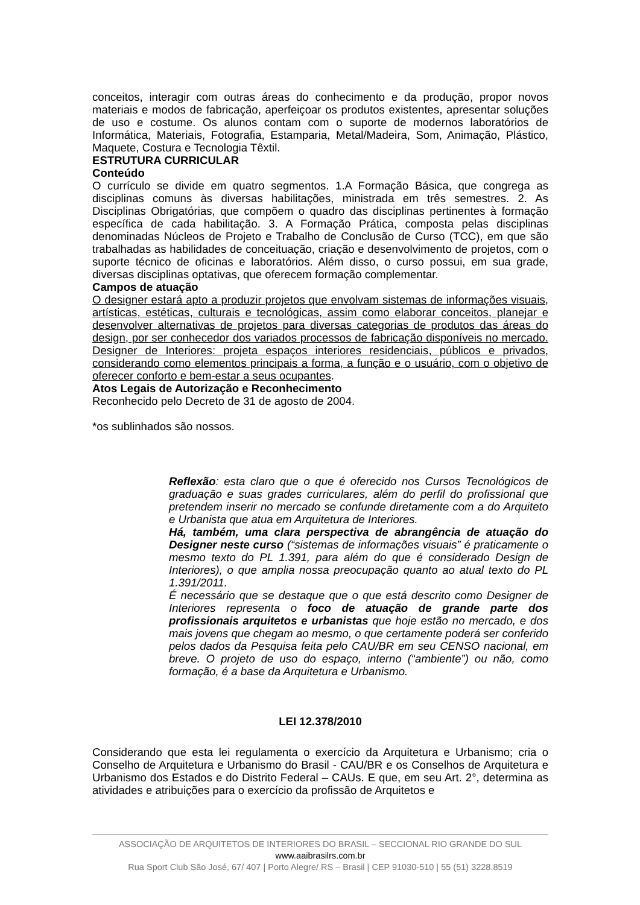conceitos, interagir com outras áreas do conhecimento e da produção, propor novos materiais e modos de fabricação, aperfeiçoar os produtos existentes, apresentar soluções de uso e costume. Os alunos contam com o suporte de modernos laboratórios de Informática, Materiais, Fotografia, Estamparia, Metal/Madeira, Som, Animação, Plástico, Maquete, Costura e Tecnologia Têxtil.
ESTRUTURA CURRICULAR
Conteúdo
O currículo se divide em quatro segmentos. 1.A Formação Básica, que congrega as disciplinas comuns às diversas habilitações, ministrada em três semestres. 2. As Disciplinas Obrigatórias, que compõem o quadro das disciplinas pertinentes à formação específica de cada habilitação. 3. A Formação Prática, composta pelas disciplinas denominadas Núcleos de Projeto e Trabalho de Conclusão de Curso (TCC), em que são trabalhadas as habilidades de conceituação, criação e desenvolvimento de projetos, com o suporte técnico de oficinas e laboratórios. Além disso, o curso possui, em sua grade, diversas disciplinas optativas, que oferecem formação complementar.
Campos de atuação
O designer estará apto a produzir projetos que envolvam sistemas de informações visuais, artísticas, estéticas, culturais e tecnológicas, assim como elaborar conceitos, planejar e desenvolver alternativas de projetos para diversas categorias de produtos das áreas do design, por ser conhecedor dos variados processos de fabricação disponíveis no mercado. Designer de Interiores: projeta espaços interiores residenciais, públicos e privados, considerando como elementos principais a forma, a função e o usuário, com o objetivo de oferecer conforto e bem-estar a seus ocupantes.
Atos Legais de Autorização e Reconhecimento
Reconhecido pelo Decreto de 31 de agosto de 2004.
*os sublinhados são nossos.
Reflexão: esta claro que o que é oferecido nos Cursos Tecnológicos de graduação e suas grades curriculares, além do perfil do profissional que pretendem inserir no mercado se confunde diretamente com a do Arquiteto e Urbanista que atua em Arquitetura de Interiores.
Há, também, uma clara perspectiva de abrangência de atuação do Designer neste curso (“sistemas de informações visuais” é praticamente o mesmo texto do PL 1.391, para além do que é considerado Design de Interiores), o que amplia nossa preocupação quanto ao atual texto do PL 1.391/2011.
É necessário que se destaque que o que está descrito como Designer de Interiores representa o foco de atuação de grande parte dos profissionais arquitetos e urbanistas que hoje estão no mercado, e dos mais jovens que chegam ao mesmo, o que certamente poderá ser conferido pelos dados da Pesquisa feita pelo CAU/BR em seu CENSO nacional, em breve. O projeto de uso do espaço, interno (“ambiente”) ou não, como formação, é a base da Arquitetura e Urbanismo.
LEI 12.378/2010
Considerando que esta lei regulamenta o exercício da Arquitetura e Urbanismo; cria o Conselho de Arquitetura e Urbanismo do Brasil - CAU/BR e os Conselhos de Arquitetura e Urbanismo dos Estados e do Distrito Federal – CAUs. E que, em seu Art. 2°, determina as atividades e atribuições para o exercício da profissão de Arquitetos e
ASSOCIAÇÃO DE ARQUITETOS DE INTERIORES DO BRASIL – SECCIONAL RIO GRANDE DO SUL
www.aaibrasilrs.com.br
Rua Sport Club São José, 67/ 407 | Porto Alegre/ RS – Brasil | CEP 91030-510 | 55 (51) 3228.8519